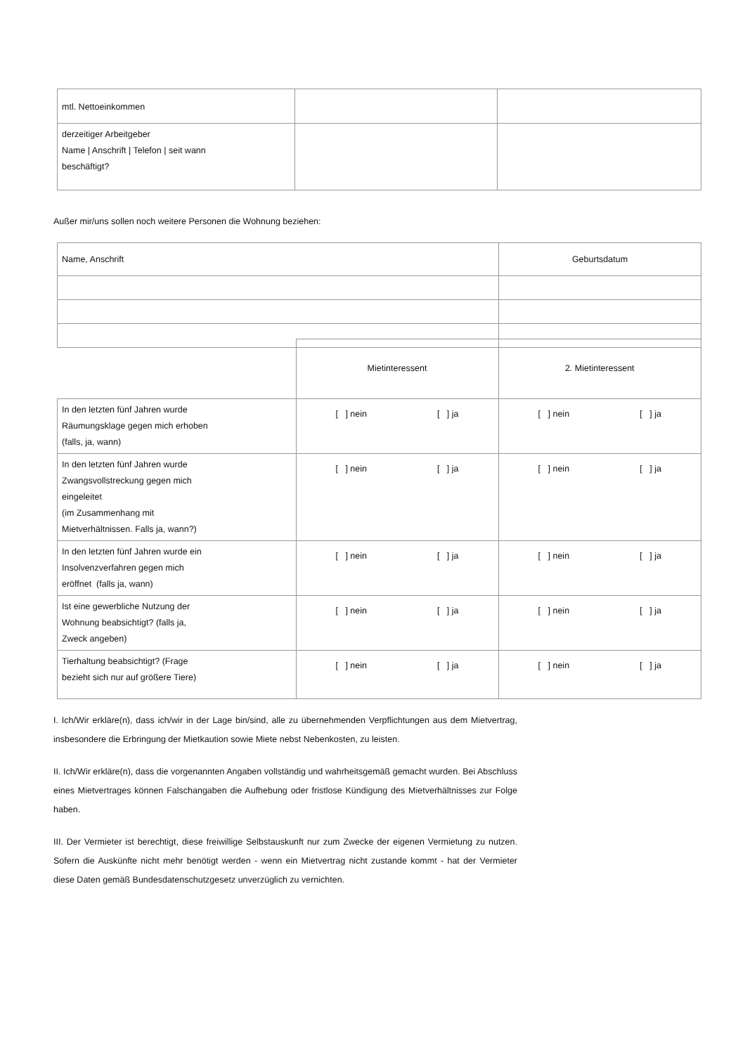| mtl. Nettoeinkommen | | |
| derzeitiger Arbeitgeber Name / Anschrift / Telefon / seit wann beschäftigt? | | |
Außer mir/uns sollen noch weitere Personen die Wohnung beziehen:
| Name, Anschrift | Geburtsdatum |
| | Mietinteressent | 2. Mietinteressent |
| In den letzten fünf Jahren wurde Räumungsklage gegen mich erhoben (falls, ja, wann) | [ ] nein [ ] ja | [ ] nein [ ] ja |
| In den letzten fünf Jahren wurde Zwangsvollstreckung gegen mich eingeleitet (im Zusammenhang mit Mietverhältnissen. Falls ja, wann?) | [ ] nein [ ] ja | [ ] nein [ ] ja |
| In den letzten fünf Jahren wurde ein Insolvenzverfahren gegen mich eröffnet (falls ja, wann) | [ ] nein [ ] ja | [ ] nein [ ] ja |
| Ist eine gewerbliche Nutzung der Wohnung beabsichtigt? (falls ja, Zweck angeben) | [ ] nein [ ] ja | [ ] nein [ ] ja |
| Tierhaltung beabsichtigt? (Frage bezieht sich nur auf größere Tiere) | [ ] nein [ ] ja | [ ] nein [ ] ja |
I. Ich/Wir erkläre(n), dass ich/wir in der Lage bin/sind, alle zu übernehmenden Verpflichtungen aus dem Mietvertrag, insbesondere die Erbringung der Mietkaution sowie Miete nebst Nebenkosten, zu leisten.
II. Ich/Wir erkläre(n), dass die vorgenannten Angaben vollständig und wahrheitsgemäß gemacht wurden. Bei Abschluss eines Mietvertrages können Falschangaben die Aufhebung oder fristlose Kündigung des Mietverhältnisses zur Folge haben.
III. Der Vermieter ist berechtigt, diese freiwillige Selbstauskunft nur zum Zwecke der eigenen Vermietung zu nutzen. Sofern die Auskünfte nicht mehr benötigt werden - wenn ein Mietvertrag nicht zustande kommt - hat der Vermieter diese Daten gemäß Bundesdatenschutzgesetz unverzüglich zu vernichten.